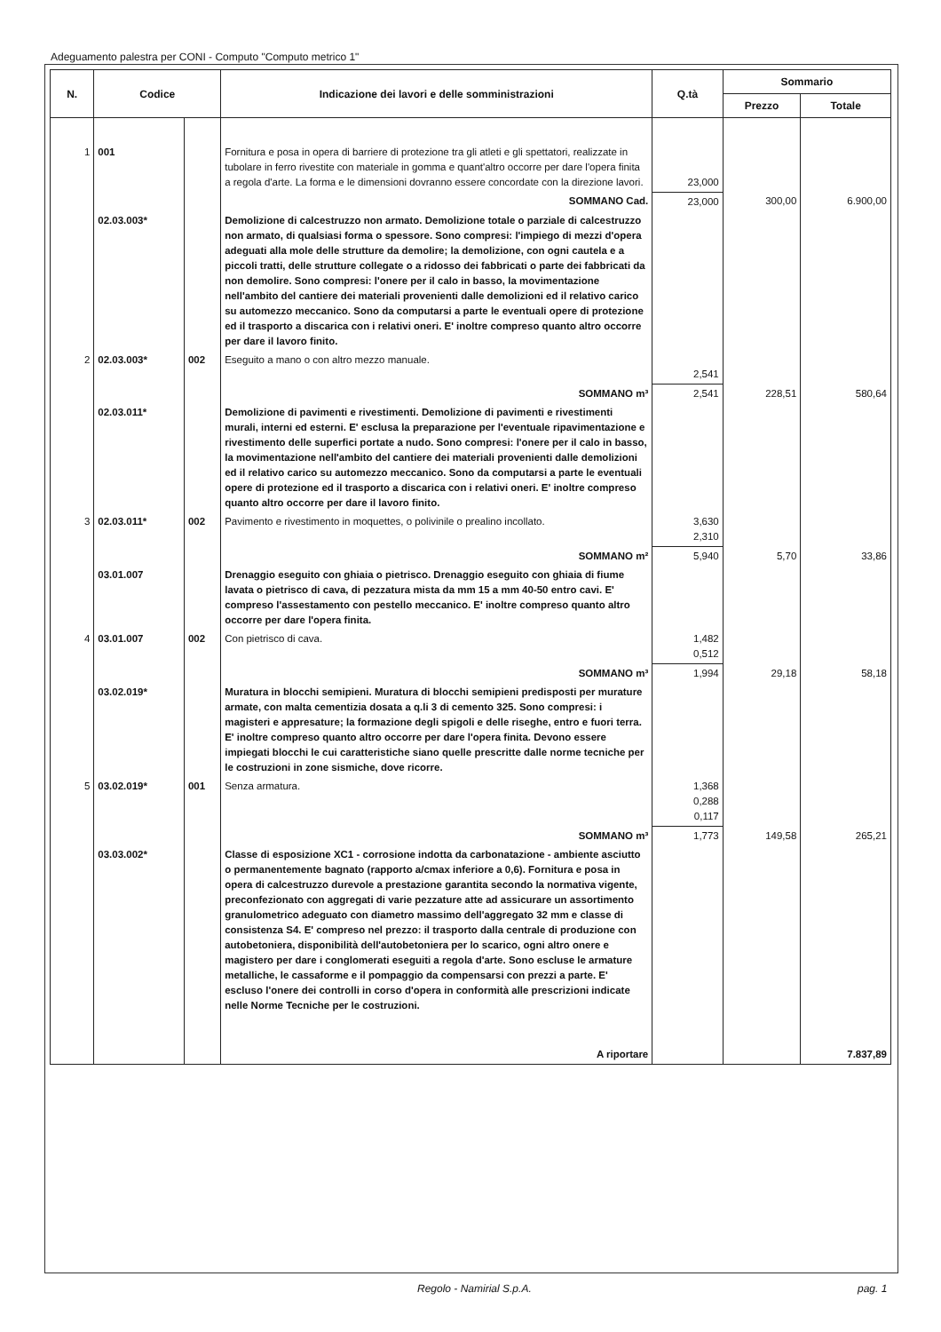Adeguamento palestra per CONI - Computo "Computo metrico 1"
| N. | Codice | | Indicazione dei lavori e delle somministrazioni | Q.tà | Sommario | |
| --- | --- | --- | --- | --- | --- | --- |
| | | | | | Prezzo | Totale |
| 1 | 001 | | Fornitura e posa in opera di barriere di protezione tra gli atleti e gli spettatori, realizzate in tubolare in ferro rivestite con materiale in gomma e quant'altro occorre per dare l'opera finita a regola d'arte. La forma e le dimensioni dovranno essere concordate con la direzione lavori. | 23,000 | | |
| | | | SOMMANO Cad. | 23,000 | 300,00 | 6.900,00 |
| | 02.03.003* | | Demolizione di calcestruzzo non armato. Demolizione totale o parziale di calcestruzzo non armato, di qualsiasi forma o spessore. Sono compresi: l'impiego di mezzi d'opera adeguati alla mole delle strutture da demolire; la demolizione, con ogni cautela e a piccoli tratti, delle strutture collegate o a ridosso dei fabbricati o parte dei fabbricati da non demolire. Sono compresi: l'onere per il calo in basso, la movimentazione nell'ambito del cantiere dei materiali provenienti dalle demolizioni ed il relativo carico su automezzo meccanico. Sono da computarsi a parte le eventuali opere di protezione ed il trasporto a discarica con i relativi oneri. E' inoltre compreso quanto altro occorre per dare il lavoro finito. | | | |
| 2 | 02.03.003* | 002 | Eseguito a mano o con altro mezzo manuale. | 2,541 | | |
| | | | SOMMANO m³ | 2,541 | 228,51 | 580,64 |
| | 02.03.011* | | Demolizione di pavimenti e rivestimenti. Demolizione di pavimenti e rivestimenti murali, interni ed esterni. E' esclusa la preparazione per l'eventuale ripavimentazione e rivestimento delle superfici portate a nudo. Sono compresi: l'onere per il calo in basso, la movimentazione nell'ambito del cantiere dei materiali provenienti dalle demolizioni ed il relativo carico su automezzo meccanico. Sono da computarsi a parte le eventuali opere di protezione ed il trasporto a discarica con i relativi oneri. E' inoltre compreso quanto altro occorre per dare il lavoro finito. | | | |
| 3 | 02.03.011* | 002 | Pavimento e rivestimento in moquettes, o polivinile o prealino incollato. | 3,630 2,310 | | |
| | | | SOMMANO m² | 5,940 | 5,70 | 33,86 |
| | 03.01.007 | | Drenaggio eseguito con ghiaia o pietrisco. Drenaggio eseguito con ghiaia di fiume lavata o pietrisco di cava, di pezzatura mista da mm 15 a mm 40-50 entro cavi. E' compreso l'assestamento con pestello meccanico. E' inoltre compreso quanto altro occorre per dare l'opera finita. | | | |
| 4 | 03.01.007 | 002 | Con pietrisco di cava. | 1,482 0,512 | | |
| | | | SOMMANO m³ | 1,994 | 29,18 | 58,18 |
| | 03.02.019* | | Muratura in blocchi semipieni. Muratura di blocchi semipieni predisposti per murature armate, con malta cementizia dosata a q.li 3 di cemento 325. Sono compresi: i magisteri e appresature; la formazione degli spigoli e delle riseghe, entro e fuori terra. E' inoltre compreso quanto altro occorre per dare l'opera finita. Devono essere impiegati blocchi le cui caratteristiche siano quelle prescritte dalle norme tecniche per le costruzioni in zone sismiche, dove ricorre. | | | |
| 5 | 03.02.019* | 001 | Senza armatura. | 1,368 0,288 0,117 | | |
| | | | SOMMANO m³ | 1,773 | 149,58 | 265,21 |
| | 03.03.002* | | Classe di esposizione XC1 - corrosione indotta da carbonatazione - ambiente asciutto o permanentemente bagnato (rapporto a/cmax inferiore a 0,6). Fornitura e posa in opera di calcestruzzo durevole a prestazione garantita secondo la normativa vigente, preconfezionato con aggregati di varie pezzature atte ad assicurare un assortimento granulometrico adeguato con diametro massimo dell'aggregato 32 mm e classe di consistenza S4. E' compreso nel prezzo: il trasporto dalla centrale di produzione con autobetoniera, disponibilità dell'autobetoniera per lo scarico, ogni altro onere e magistero per dare i conglomerati eseguiti a regola d'arte. Sono escluse le armature metalliche, le cassaforme e il pompaggio da compensarsi con prezzi a parte. E' escluso l'onere dei controlli in corso d'opera in conformità alle prescrizioni indicate nelle Norme Tecniche per le costruzioni. | | | |
| | | | A riportare | | | 7.837,89 |
Regolo - Namirial S.p.A. pag. 1